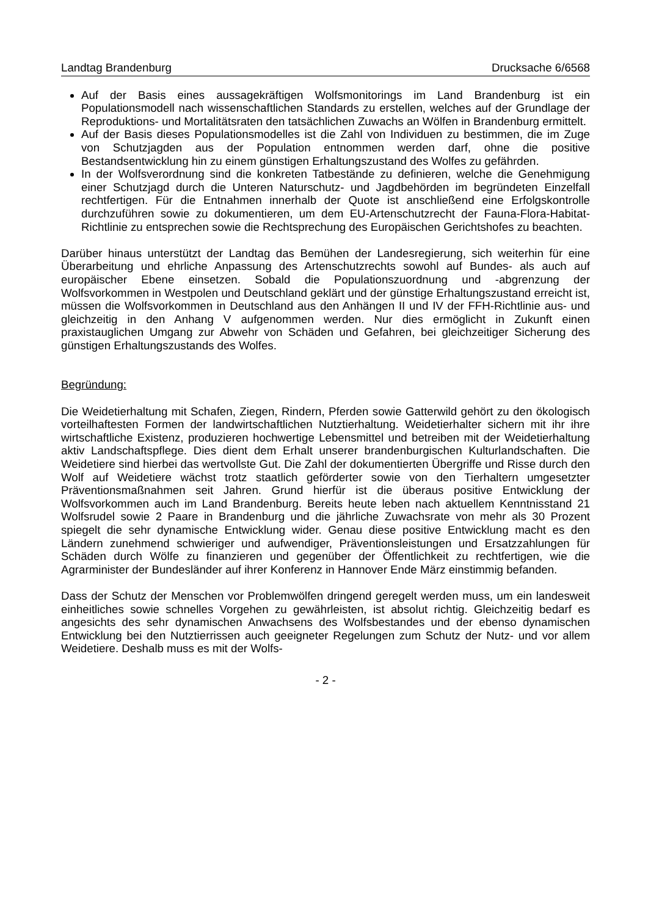Landtag Brandenburg Drucksache 6/6568
Auf der Basis eines aussagekräftigen Wolfsmonitorings im Land Brandenburg ist ein Populationsmodell nach wissenschaftlichen Standards zu erstellen, welches auf der Grundlage der Reproduktions- und Mortalitätsraten den tatsächlichen Zuwachs an Wölfen in Brandenburg ermittelt.
Auf der Basis dieses Populationsmodelles ist die Zahl von Individuen zu bestimmen, die im Zuge von Schutzjagden aus der Population entnommen werden darf, ohne die positive Bestandsentwicklung hin zu einem günstigen Erhaltungszustand des Wolfes zu gefährden.
In der Wolfsverordnung sind die konkreten Tatbestände zu definieren, welche die Genehmigung einer Schutzjagd durch die Unteren Naturschutz- und Jagdbehörden im begründeten Einzelfall rechtfertigen. Für die Entnahmen innerhalb der Quote ist anschließend eine Erfolgskontrolle durchzuführen sowie zu dokumentieren, um dem EU-Artenschutzrecht der Fauna-Flora-Habitat-Richtlinie zu entsprechen sowie die Rechtsprechung des Europäischen Gerichtshofes zu beachten.
Darüber hinaus unterstützt der Landtag das Bemühen der Landesregierung, sich weiterhin für eine Überarbeitung und ehrliche Anpassung des Artenschutzrechts sowohl auf Bundes- als auch auf europäischer Ebene einsetzen. Sobald die Populationszuordnung und -abgrenzung der Wolfsvorkommen in Westpolen und Deutschland geklärt und der günstige Erhaltungszustand erreicht ist, müssen die Wolfsvorkommen in Deutschland aus den Anhängen II und IV der FFH-Richtlinie aus- und gleichzeitig in den Anhang V aufgenommen werden. Nur dies ermöglicht in Zukunft einen praxistauglichen Umgang zur Abwehr von Schäden und Gefahren, bei gleichzeitiger Sicherung des günstigen Erhaltungszustands des Wolfes.
Begründung:
Die Weidetierhaltung mit Schafen, Ziegen, Rindern, Pferden sowie Gatterwild gehört zu den ökologisch vorteilhaftesten Formen der landwirtschaftlichen Nutztierhaltung. Weidetierhalter sichern mit ihr ihre wirtschaftliche Existenz, produzieren hochwertige Lebensmittel und betreiben mit der Weidetierhaltung aktiv Landschaftspflege. Dies dient dem Erhalt unserer brandenburgischen Kulturlandschaften. Die Weidetiere sind hierbei das wertvollste Gut. Die Zahl der dokumentierten Übergriffe und Risse durch den Wolf auf Weidetiere wächst trotz staatlich geförderter sowie von den Tierhaltern umgesetzter Präventionsmaßnahmen seit Jahren. Grund hierfür ist die überaus positive Entwicklung der Wolfsvorkommen auch im Land Brandenburg. Bereits heute leben nach aktuellem Kenntnisstand 21 Wolfsrudel sowie 2 Paare in Brandenburg und die jährliche Zuwachsrate von mehr als 30 Prozent spiegelt die sehr dynamische Entwicklung wider. Genau diese positive Entwicklung macht es den Ländern zunehmend schwieriger und aufwendiger, Präventionsleistungen und Ersatzzahlungen für Schäden durch Wölfe zu finanzieren und gegenüber der Öffentlichkeit zu rechtfertigen, wie die Agrarminister der Bundesländer auf ihrer Konferenz in Hannover Ende März einstimmig befanden.
Dass der Schutz der Menschen vor Problemwölfen dringend geregelt werden muss, um ein landesweit einheitliches sowie schnelles Vorgehen zu gewährleisten, ist absolut richtig. Gleichzeitig bedarf es angesichts des sehr dynamischen Anwachsens des Wolfsbestandes und der ebenso dynamischen Entwicklung bei den Nutztierrissen auch geeigneter Regelungen zum Schutz der Nutz- und vor allem Weidetiere. Deshalb muss es mit der Wolfs-
- 2 -